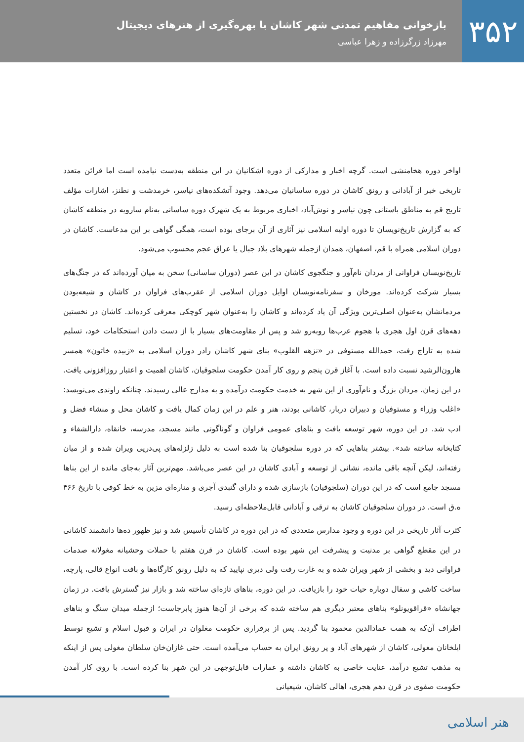۳۵۲
بازخوانی مفاهیم تمدنی شهر کاشان با بهره‌گیری از هنرهای دیجیتال
مهرزاد زرگرزاده و زهرا عباسی
اواخر دوره هخامنشی است. گرچه اخبار و مدارکی از دوره اشکانیان در این منطقه به‌دست نیامده است اما قرائن متعدد تاریخی خبر از آبادانی و رونق کاشان در دوره ساسانیان می‌دهد. وجود آتشکده‌های نیاسر، خرمدشت و نطنز، اشارات مؤلف تاریخ قم به مناطق باستانی چون نیاسر و نوش‌آباد، اخباری مربوط به یک شهرک دوره ساسانی به‌نام سارویه در منطقه کاشان که به گزارش تاریخ‌نویسان تا دوره اولیه اسلامی نیز آثاری از آن برجای بوده است، همگی گواهی بر این مدعاست. کاشان در دوران اسلامی همراه با قم، اصفهان، همدان ازجمله شهرهای بلاد جبال یا عراق عجم محسوب می‌شود.
تاریخ‌نویسان فراوانی از مردان نام‌آور و جنگجوی کاشان در این عصر (دوران ساسانی) سخن به میان آورده‌اند که در جنگ‌های بسیار شرکت کرده‌اند. مورخان و سفرنامه‌نویسان اوایل دوران اسلامی از عقرب‌های فراوان در کاشان و شیعه‌بودن مردمانشان به‌عنوان اصلی‌ترین ویژگی آن یاد کرده‌اند و کاشان را به‌عنوان شهر کوچکی معرفی کرده‌اند. کاشان در نخستین دهه‌های قرن اول هجری با هجوم عرب‌ها روبه‌رو شد و پس از مقاومت‌های بسیار با از دست دادن استحکامات خود، تسلیم شده به تاراج رفت، حمدالله مستوفی در «نزهه القلوب» بنای شهر کاشان رادر دوران اسلامی به «زبیده خاتون» همسر هارون‌الرشید نسبت داده است. با آغاز قرن پنجم و روی کار آمدن حکومت سلجوقیان، کاشان اهمیت و اعتبار روزافزونی یافت. در این زمان، مردان بزرگ و نام‌آوری از این شهر به خدمت حکومت درآمده و به مدارج عالی رسیدند. چنانکه راوندی می‌نویسد: «اغلب وزراء و مستوفیان و دبیران دربار، کاشانی بودند، هنر و علم در این زمان کمال یافت و کاشان محل و منشاء فضل و ادب شد. در این دوره، شهر توسعه یافت و بناهای عمومی فراوان و گوناگونی مانند مسجد، مدرسه، خانقاه، دارالشفاء و کتابخانه ساخته شد». بیشتر بناهایی که در دوره سلجوقیان بنا شده است به دلیل زلزله‌های پی‌درپی ویران شده و از میان رفته‌اند، لیکن آنچه باقی مانده، نشانی از توسعه و آبادی کاشان در این عصر می‌باشد. مهم‌ترین آثار به‌جای مانده از این بناها مسجد جامع است که در این دوران (سلجوقیان) بازسازی شده و دارای گنبدی آجری و مناره‌ای مزین به خط کوفی با تاریخ ۴۶۶ ه.ق است. در دوران سلجوقیان کاشان به ترقی و آبادانی قابل‌ملاحظه‌ای رسید.
کثرت آثار تاریخی در این دوره و وجود مدارس متعددی که در این دوره در کاشان تأسیس شد و نیز ظهور ده‌ها دانشمند کاشانی در این مقطع گواهی بر مدنیت و پیشرفت این شهر بوده است. کاشان در قرن هفتم با حملات وحشیانه مغولانه صدمات فراوانی دید و بخشی از شهر ویران شده و به غارت رفت ولی دیری نپایید که به دلیل رونق کارگاه‌ها و بافت انواع قالی، پارچه، ساخت کاشی و سفال دوباره حیات خود را بازیافت. در این دوره، بناهای تازه‌ای ساخته شد و بازار نیز گسترش یافت. در زمان جهانشاه «قراقویونلو» بناهای معتبر دیگری هم ساخته شده که برخی از آن‌ها هنوز پابرجاست؛ ازجمله میدان سنگ و بناهای اطراف آن‌که به همت عمادالدین محمود بنا گردید. پس از برقراری حکومت مغلوان در ایران و قبول اسلام و تشیع توسط ایلخانان مغولی، کاشان از شهرهای آباد و پر رونق ایران به حساب می‌آمده است. حتی غازان‌خان سلطان مغولی پس از اینکه به مذهب تشیع درآمد، عنایت خاصی به کاشان داشته و عمارات قابل‌توجهی در این شهر بنا کرده است. با روی کار آمدن حکومت صفوی در قرن دهم هجری، اهالی کاشان، شیعیانی
هنر اسلامی